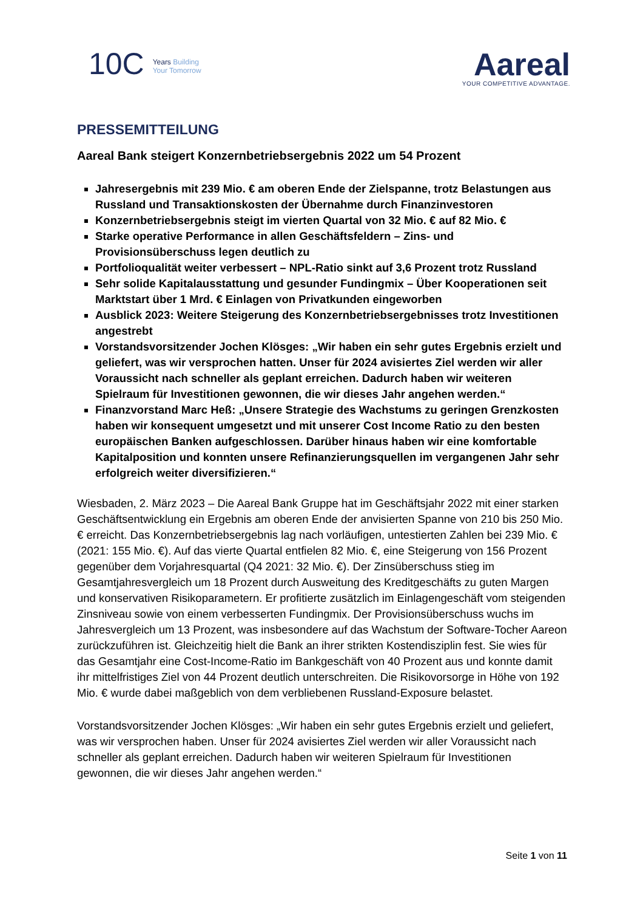10C Years Building
Your Tomorrow
Aareal
YOUR COMPETITIVE ADVANTAGE.
PRESSEMITTEILUNG
Aareal Bank steigert Konzernbetriebsergebnis 2022 um 54 Prozent
Jahresergebnis mit 239 Mio. € am oberen Ende der Zielspanne, trotz Belastungen aus Russland und Transaktionskosten der Übernahme durch Finanzinvestoren
Konzernbetriebsergebnis steigt im vierten Quartal von 32 Mio. € auf 82 Mio. €
Starke operative Performance in allen Geschäftsfeldern – Zins- und Provisionsüberschuss legen deutlich zu
Portfolioqualität weiter verbessert – NPL-Ratio sinkt auf 3,6 Prozent trotz Russland
Sehr solide Kapitalausstattung und gesunder Fundingmix – Über Kooperationen seit Marktstart über 1 Mrd. € Einlagen von Privatkunden eingeworben
Ausblick 2023: Weitere Steigerung des Konzernbetriebsergebnisses trotz Investitionen angestrebt
Vorstandsvorsitzender Jochen Klösges: „Wir haben ein sehr gutes Ergebnis erzielt und geliefert, was wir versprochen hatten. Unser für 2024 avisiertes Ziel werden wir aller Voraussicht nach schneller als geplant erreichen. Dadurch haben wir weiteren Spielraum für Investitionen gewonnen, die wir dieses Jahr angehen werden.“
Finanzvorstand Marc Heß: „Unsere Strategie des Wachstums zu geringen Grenzkosten haben wir konsequent umgesetzt und mit unserer Cost Income Ratio zu den besten europäischen Banken aufgeschlossen. Darüber hinaus haben wir eine komfortable Kapitalposition und konnten unsere Refinanzierungsquellen im vergangenen Jahr sehr erfolgreich weiter diversifizieren.“
Wiesbaden, 2. März 2023 – Die Aareal Bank Gruppe hat im Geschäftsjahr 2022 mit einer starken Geschäftsentwicklung ein Ergebnis am oberen Ende der anvisierten Spanne von 210 bis 250 Mio. € erreicht. Das Konzernbetriebsergebnis lag nach vorläufigen, untestierten Zahlen bei 239 Mio. € (2021: 155 Mio. €). Auf das vierte Quartal entfielen 82 Mio. €, eine Steigerung von 156 Prozent gegenüber dem Vorjahresquartal (Q4 2021: 32 Mio. €). Der Zinsüberschuss stieg im Gesamtjahresvergleich um 18 Prozent durch Ausweitung des Kreditgeschäfts zu guten Margen und konservativen Risikoparametern. Er profitierte zusätzlich im Einlagengeschäft vom steigenden Zinsniveau sowie von einem verbesserten Fundingmix. Der Provisionsüberschuss wuchs im Jahresvergleich um 13 Prozent, was insbesondere auf das Wachstum der Software-Tocher Aareon zurückzuführen ist. Gleichzeitig hielt die Bank an ihrer strikten Kostendisziplin fest. Sie wies für das Gesamtjahr eine Cost-Income-Ratio im Bankgeschäft von 40 Prozent aus und konnte damit ihr mittelfristiges Ziel von 44 Prozent deutlich unterschreiten. Die Risikovorsorge in Höhe von 192 Mio. € wurde dabei maßgeblich von dem verbliebenen Russland-Exposure belastet.
Vorstandsvorsitzender Jochen Klösges: „Wir haben ein sehr gutes Ergebnis erzielt und geliefert, was wir versprochen haben. Unser für 2024 avisiertes Ziel werden wir aller Voraussicht nach schneller als geplant erreichen. Dadurch haben wir weiteren Spielraum für Investitionen gewonnen, die wir dieses Jahr angehen werden.“
Seite 1 von 11